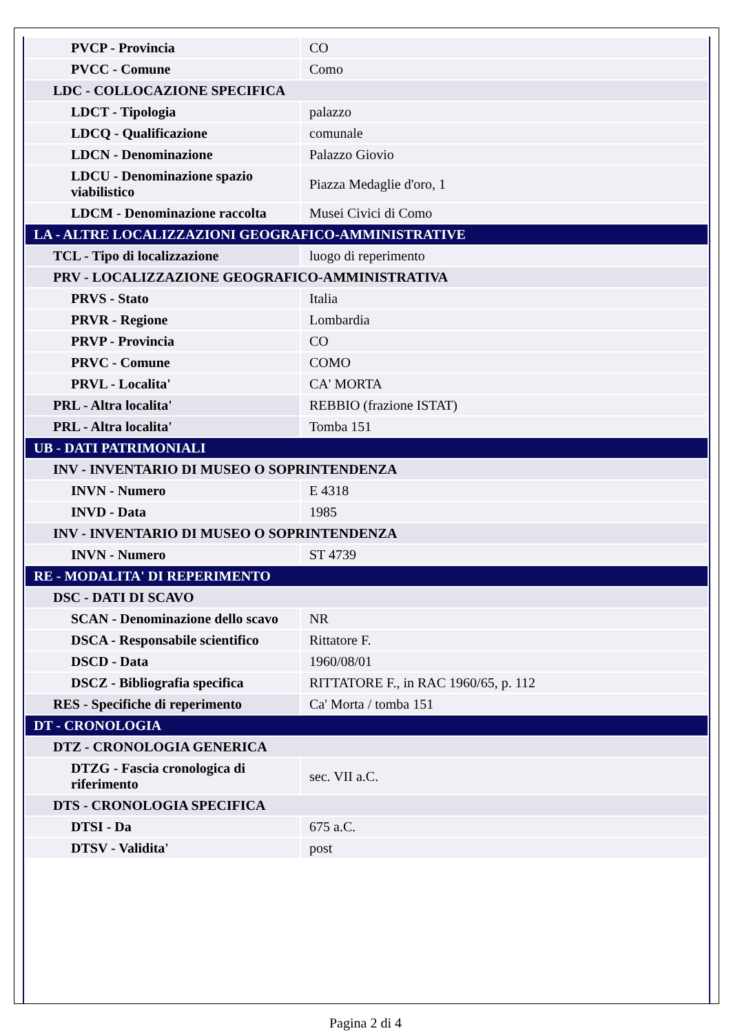| PVCP - Provincia | CO |
| PVCC - Comune | Como |
| LDC - COLLOCAZIONE SPECIFICA | |
| LDCT - Tipologia | palazzo |
| LDCQ - Qualificazione | comunale |
| LDCN - Denominazione | Palazzo Giovio |
| LDCU - Denominazione spazio viabilistico | Piazza Medaglie d'oro, 1 |
| LDCM - Denominazione raccolta | Musei Civici di Como |
| LA - ALTRE LOCALIZZAZIONI GEOGRAFICO-AMMINISTRATIVE | |
| TCL - Tipo di localizzazione | luogo di reperimento |
| PRV - LOCALIZZAZIONE GEOGRAFICO-AMMINISTRATIVA | |
| PRVS - Stato | Italia |
| PRVR - Regione | Lombardia |
| PRVP - Provincia | CO |
| PRVC - Comune | COMO |
| PRVL - Localita' | CA' MORTA |
| PRL - Altra localita' | REBBIO (frazione ISTAT) |
| PRL - Altra localita' | Tomba 151 |
| UB - DATI PATRIMONIALI | |
| INV - INVENTARIO DI MUSEO O SOPRINTENDENZA | |
| INVN - Numero | E 4318 |
| INVD - Data | 1985 |
| INV - INVENTARIO DI MUSEO O SOPRINTENDENZA | |
| INVN - Numero | ST 4739 |
| RE - MODALITA' DI REPERIMENTO | |
| DSC - DATI DI SCAVO | |
| SCAN - Denominazione dello scavo | NR |
| DSCA - Responsabile scientifico | Rittatore F. |
| DSCD - Data | 1960/08/01 |
| DSCZ - Bibliografia specifica | RITTATORE F., in RAC 1960/65, p. 112 |
| RES - Specifiche di reperimento | Ca' Morta / tomba 151 |
| DT - CRONOLOGIA | |
| DTZ - CRONOLOGIA GENERICA | |
| DTZG - Fascia cronologica di riferimento | sec. VII a.C. |
| DTS - CRONOLOGIA SPECIFICA | |
| DTSI - Da | 675 a.C. |
| DTSV - Validita' | post |
Pagina 2 di 4